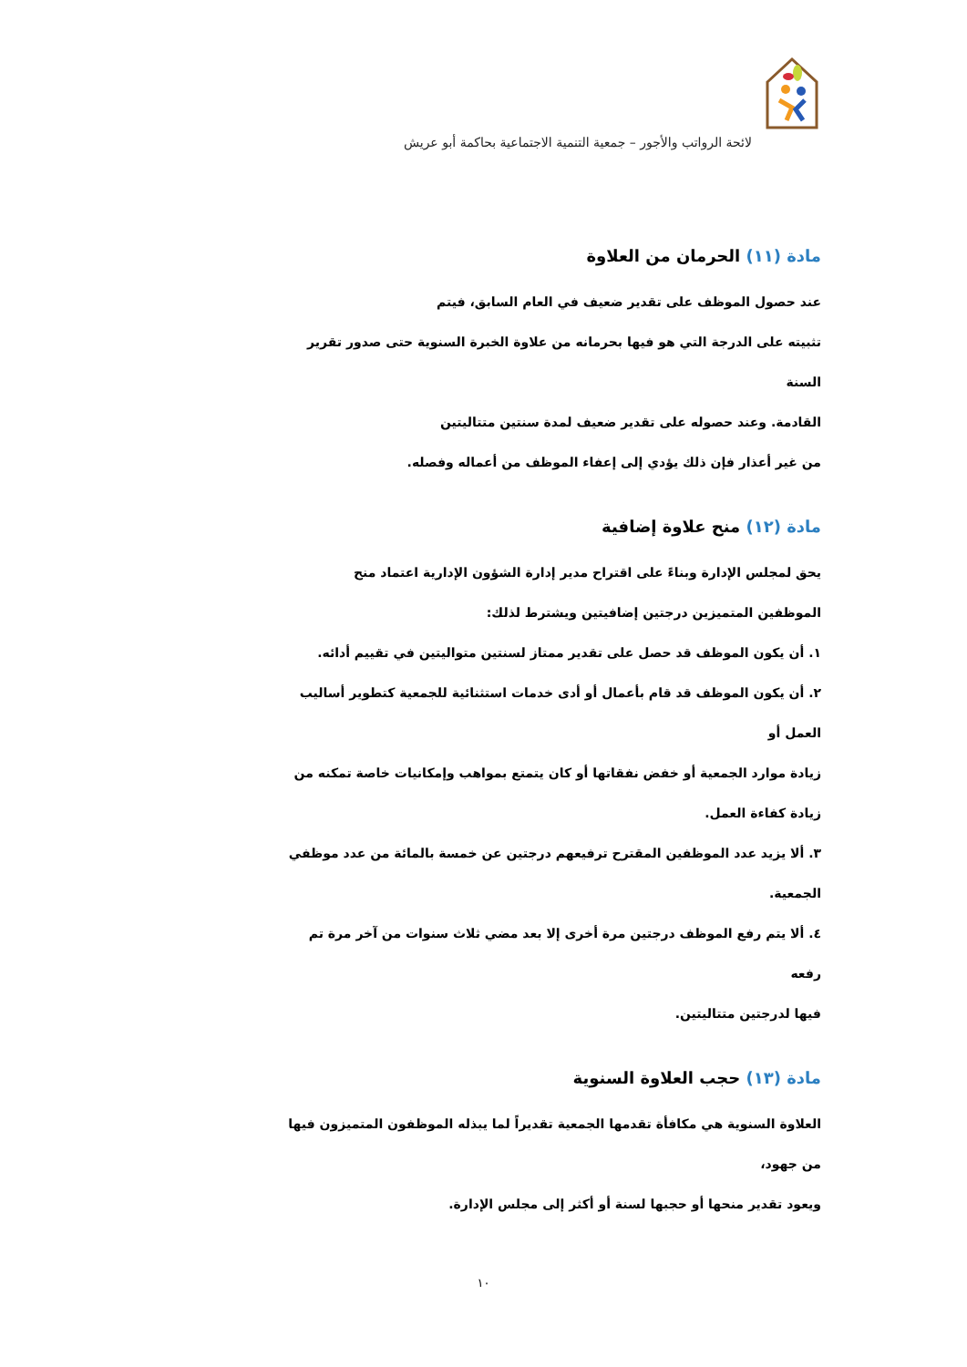لائحة الرواتب والأجور – جمعية التنمية الاجتماعية بحاكمة أبو عريش
مادة (١١) الحرمان من العلاوة
عند حصول الموظف على تقدير ضعيف في العام السابق، فيتم
تثبيته على الدرجة التي هو فيها بحرمانه من علاوة الخبرة السنوية حتى صدور تقرير السنة
القادمة. وعند حصوله على تقدير ضعيف لمدة سنتين متتاليتين
من غير أعذار فإن ذلك يؤدي إلى إعفاء الموظف من أعماله وفصله.
مادة (١٢) منح علاوة إضافية
يحق لمجلس الإدارة وبناءً على اقتراح مدير إدارة الشؤون الإدارية اعتماد منح
الموظفين المتميزين درجتين إضافيتين ويشترط لذلك:
١. أن يكون الموظف قد حصل على تقدير ممتاز لسنتين متواليتين في تقييم أدائه.
٢. أن يكون الموظف قد قام بأعمال أو أدى خدمات استثنائية للجمعية كتطوير أساليب العمل أو
زيادة موارد الجمعية أو خفض نفقاتها أو كان يتمتع بمواهب وإمكانيات خاصة تمكنه من
زيادة كفاءة العمل.
٣. ألا يزيد عدد الموظفين المقترح ترفيعهم درجتين عن خمسة بالمائة من عدد موظفي
الجمعية.
٤. ألا يتم رفع الموظف درجتين مرة أخرى إلا بعد مضي ثلاث سنوات من آخر مرة تم رفعه
فيها لدرجتين متتاليتين.
مادة (١٣) حجب العلاوة السنوية
العلاوة السنوية هي مكافأة تقدمها الجمعية تقديراً لما يبذله الموظفون المتميزون فيها من جهود،
ويعود تقدير منحها أو حجبها لسنة أو أكثر إلى مجلس الإدارة.
١٠